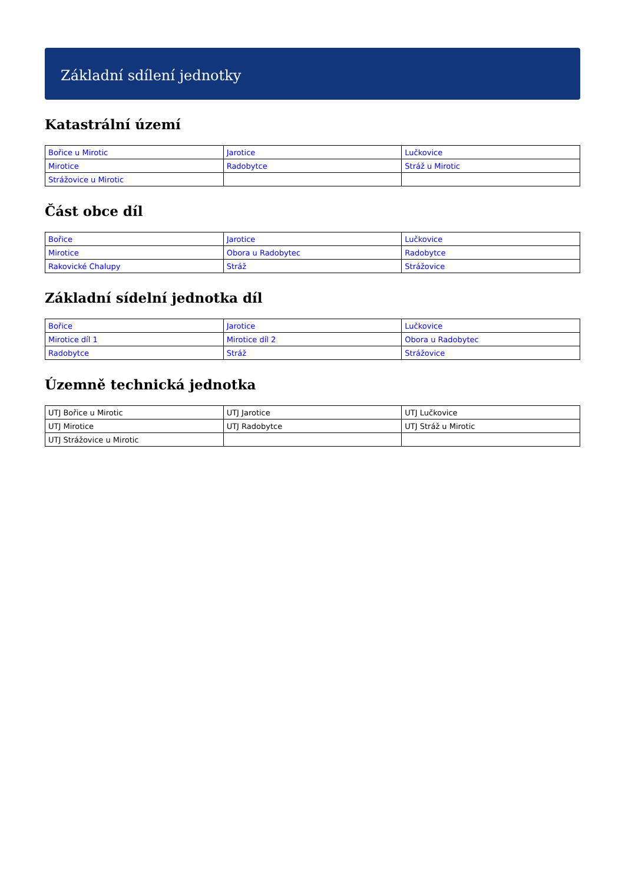Základní sdílení jednotky
Katastrální území
| Bořice u Mirotic | Jarotice | Lučkovice |
| Mirotice | Radobytce | Stráž u Mirotic |
| Strážovice u Mirotic | | |
Část obce díl
| Bořice | Jarotice | Lučkovice |
| Mirotice | Obora u Radobytec | Radobytce |
| Rakovické Chalupy | Stráž | Strážovice |
Základní sídelní jednotka díl
| Bořice | Jarotice | Lučkovice |
| Mirotice díl 1 | Mirotice díl 2 | Obora u Radobytec |
| Radobytce | Stráž | Strážovice |
Územně technická jednotka
| UTJ Bořice u Mirotic | UTJ Jarotice | UTJ Lučkovice |
| UTJ Mirotice | UTJ Radobytce | UTJ Stráž u Mirotic |
| UTJ Strážovice u Mirotic | | |